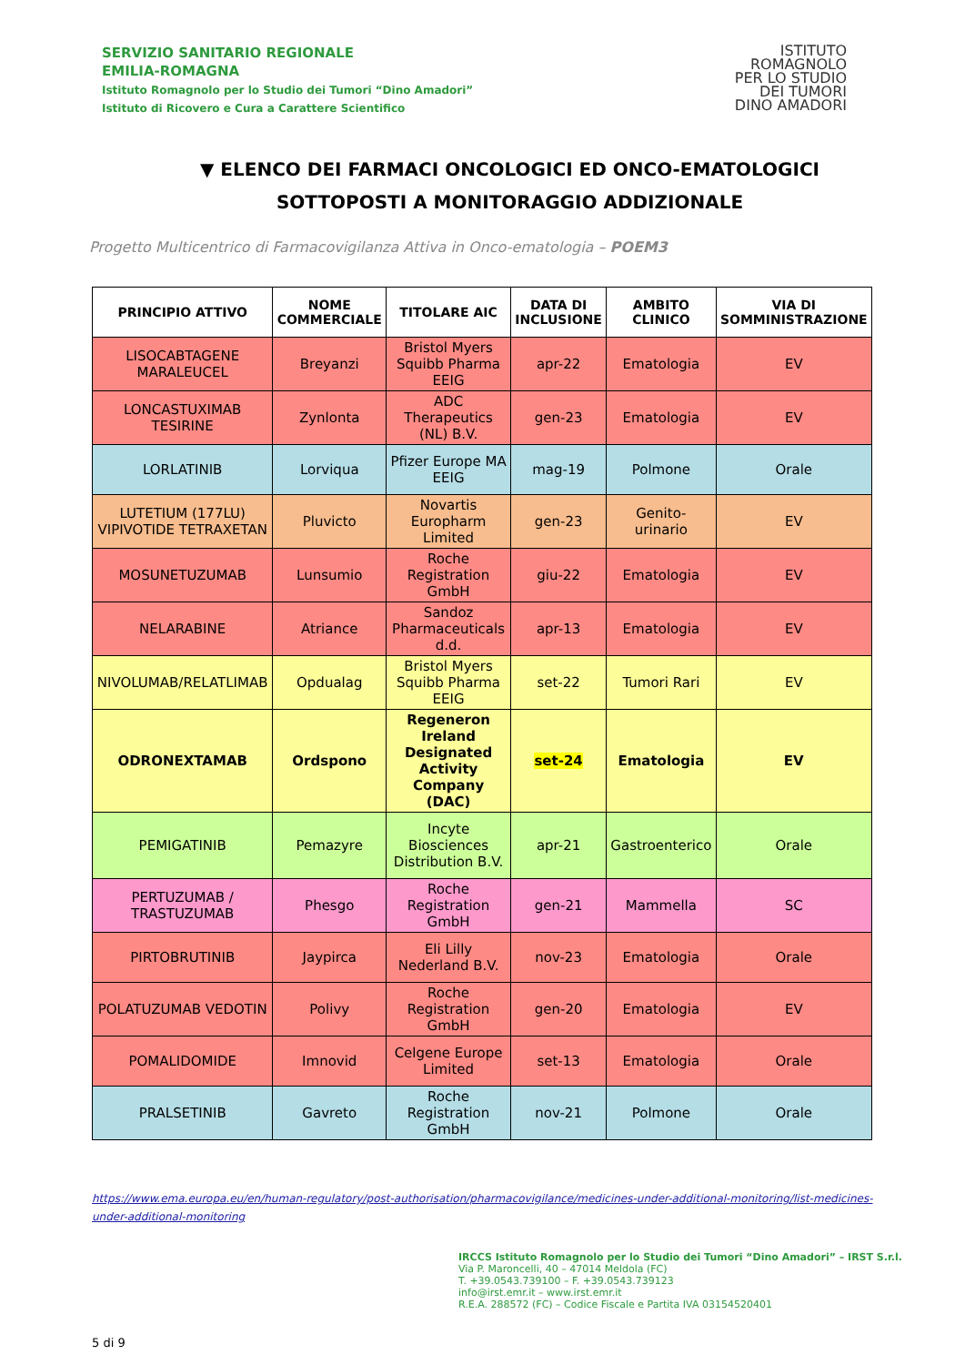SERVIZIO SANITARIO REGIONALE
EMILIA-ROMAGNA
Istituto Romagnolo per lo Studio dei Tumori “Dino Amadori”
Istituto di Ricovero e Cura a Carattere Scientifico
ISTITUTO
ROMAGNOLO
PER LO STUDIO
DEI TUMORI
DINO AMADORI
▼ ELENCO DEI FARMACI ONCOLOGICI ED ONCO-EMATOLOGICI SOTTOPOSTI A MONITORAGGIO ADDIZIONALE
Progetto Multicentrico di Farmacovigilanza Attiva in Onco-ematologia – POEM3
| PRINCIPIO ATTIVO | NOME COMMERCIALE | TITOLARE AIC | DATA DI INCLUSIONE | AMBITO CLINICO | VIA DI SOMMINISTRAZIONE |
| --- | --- | --- | --- | --- | --- |
| LISOCABTAGENE MARALEUCEL | Breyanzi | Bristol Myers Squibb Pharma EEIG | apr-22 | Ematologia | EV |
| LONCASTUXIMAB TESIRINE | Zynlonta | ADC Therapeutics (NL) B.V. | gen-23 | Ematologia | EV |
| LORLATINIB | Lorviqua | Pfizer Europe MA EEIG | mag-19 | Polmone | Orale |
| LUTETIUM (177LU) VIPIVOTIDE TETRAXETAN | Pluvicto | Novartis Europharm Limited | gen-23 | Genito-urinario | EV |
| MOSUNETUZUMAB | Lunsumio | Roche Registration GmbH | giu-22 | Ematologia | EV |
| NELARABINE | Atriance | Sandoz Pharmaceuticals d.d. | apr-13 | Ematologia | EV |
| NIVOLUMAB/RELATLIMAB | Opdualag | Bristol Myers Squibb Pharma EEIG | set-22 | Tumori Rari | EV |
| ODRONEXTAMAB | Ordspono | Regeneron Ireland Designated Activity Company (DAC) | set-24 | Ematologia | EV |
| PEMIGATINIB | Pemazyre | Incyte Biosciences Distribution B.V. | apr-21 | Gastroenterico | Orale |
| PERTUZUMAB / TRASTUZUMAB | Phesgo | Roche Registration GmbH | gen-21 | Mammella | SC |
| PIRTOBRUTINIB | Jaypirca | Eli Lilly Nederland B.V. | nov-23 | Ematologia | Orale |
| POLATUZUMAB VEDOTIN | Polivy | Roche Registration GmbH | gen-20 | Ematologia | EV |
| POMALIDOMIDE | Imnovid | Celgene Europe Limited | set-13 | Ematologia | Orale |
| PRALSETINIB | Gavreto | Roche Registration GmbH | nov-21 | Polmone | Orale |
https://www.ema.europa.eu/en/human-regulatory/post-authorisation/pharmacovigilance/medicines-under-additional-monitoring/list-medicines-under-additional-monitoring
IRCCS Istituto Romagnolo per lo Studio dei Tumori “Dino Amadori” – IRST S.r.l.
Via P. Maroncelli, 40 – 47014 Meldola (FC)
T. +39.0543.739100 – F. +39.0543.739123
info@irst.emr.it – www.irst.emr.it
R.E.A. 288572 (FC) – Codice Fiscale e Partita IVA 03154520401
5 di 9